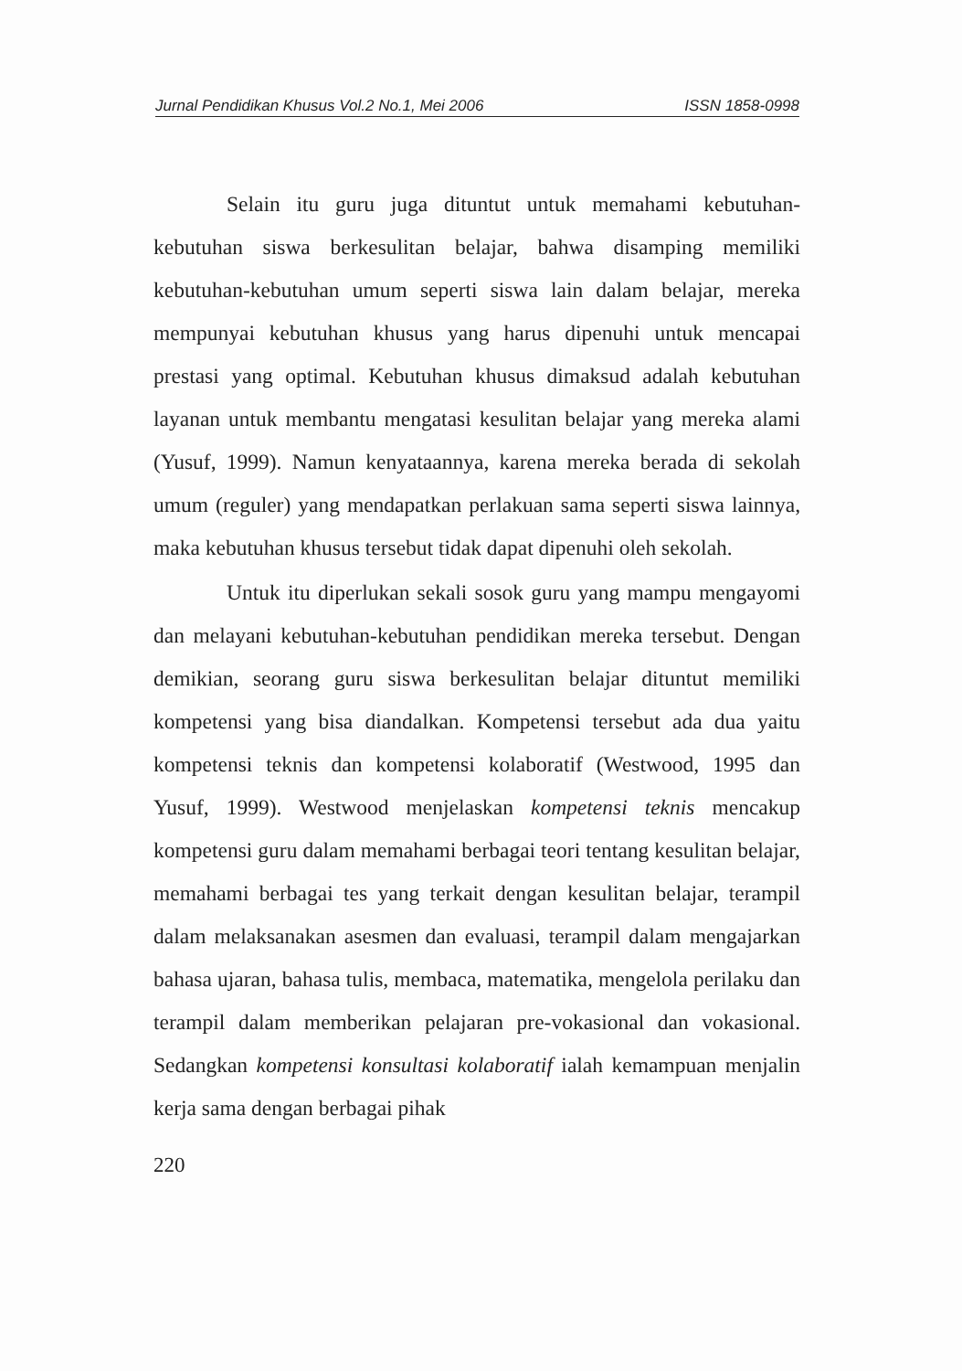Jurnal Pendidikan Khusus Vol.2 No.1, Mei 2006 ISSN 1858-0998
Selain itu guru juga dituntut untuk memahami kebutuhan-kebutuhan siswa berkesulitan belajar, bahwa disamping memiliki kebutuhan-kebutuhan umum seperti siswa lain dalam belajar, mereka mempunyai kebutuhan khusus yang harus dipenuhi untuk mencapai prestasi yang optimal. Kebutuhan khusus dimaksud adalah kebutuhan layanan untuk membantu mengatasi kesulitan belajar yang mereka alami (Yusuf, 1999). Namun kenyataannya, karena mereka berada di sekolah umum (reguler) yang mendapatkan perlakuan sama seperti siswa lainnya, maka kebutuhan khusus tersebut tidak dapat dipenuhi oleh sekolah.
Untuk itu diperlukan sekali sosok guru yang mampu mengayomi dan melayani kebutuhan-kebutuhan pendidikan mereka tersebut. Dengan demikian, seorang guru siswa berkesulitan belajar dituntut memiliki kompetensi yang bisa diandalkan. Kompetensi tersebut ada dua yaitu kompetensi teknis dan kompetensi kolaboratif (Westwood, 1995 dan Yusuf, 1999). Westwood menjelaskan kompetensi teknis mencakup kompetensi guru dalam memahami berbagai teori tentang kesulitan belajar, memahami berbagai tes yang terkait dengan kesulitan belajar, terampil dalam melaksanakan asesmen dan evaluasi, terampil dalam mengajarkan bahasa ujaran, bahasa tulis, membaca, matematika, mengelola perilaku dan terampil dalam memberikan pelajaran pre-vokasional dan vokasional. Sedangkan kompetensi konsultasi kolaboratif ialah kemampuan menjalin kerja sama dengan berbagai pihak
220